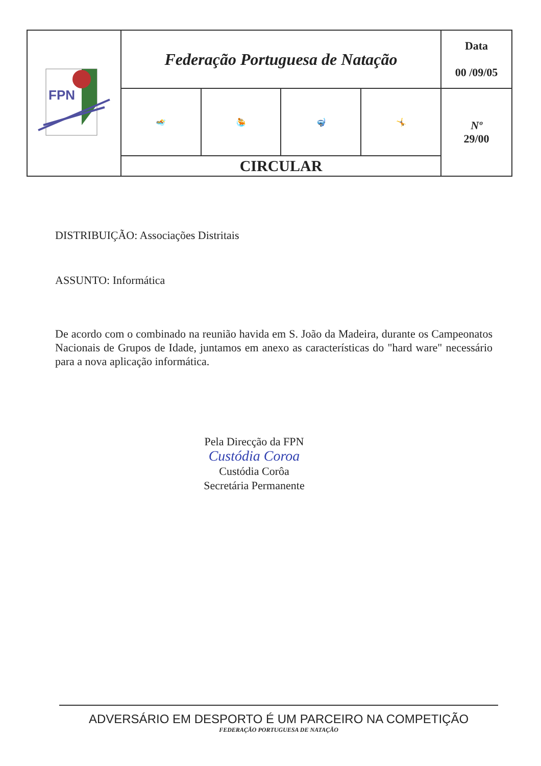| FPN | Federação Portuguesa de Natação | | | | Data 00 /09/05 |
| | 🏊 | 🤽 | 🤿 | 🤸 | Nº 29/00 |
| | CIRCULAR | | | | |
DISTRIBUIÇÃO: Associações Distritais
ASSUNTO: Informática
De acordo com o combinado na reunião havida em S. João da Madeira, durante os Campeonatos Nacionais de Grupos de Idade, juntamos em anexo as características do "hard ware" necessário para a nova aplicação informática.
Pela Direcção da FPN
Custódia Coroa
Custódia Corôa
Secretária Permanente
ADVERSÁRIO EM DESPORTO É UM PARCEIRO NA COMPETIÇÃO
FEDERAÇÃO PORTUGUESA DE NATAÇÃO